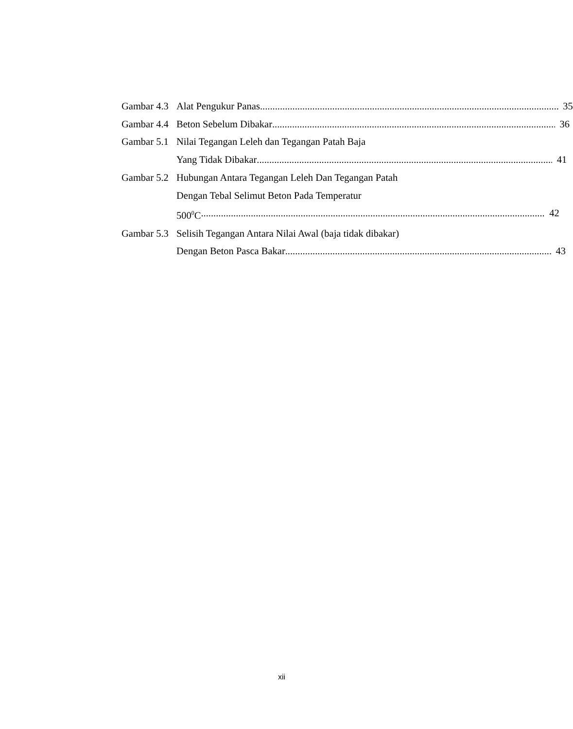Gambar 4.3 Alat Pengukur Panas 35
Gambar 4.4 Beton Sebelum Dibakar 36
Gambar 5.1 Nilai Tegangan Leleh dan Tegangan Patah Baja
Yang Tidak Dibakar 41
Gambar 5.2 Hubungan Antara Tegangan Leleh Dan Tegangan Patah
Dengan Tebal Selimut Beton Pada Temperatur
500<sup>0</sup>C 42
Gambar 5.3 Selisih Tegangan Antara Nilai Awal (baja tidak dibakar)
Dengan Beton Pasca Bakar 43
xii